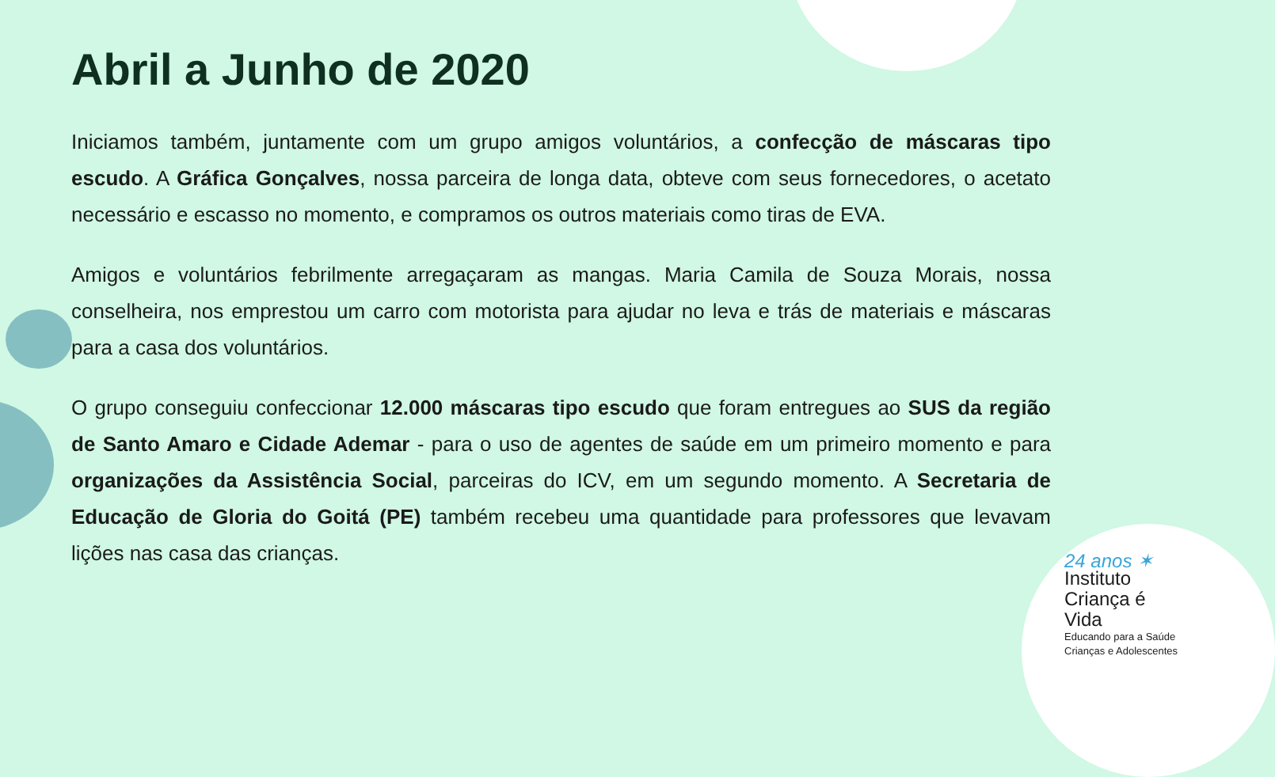Abril a Junho de 2020
Iniciamos também, juntamente com um grupo amigos voluntários, a confecção de máscaras tipo escudo. A Gráfica Gonçalves, nossa parceira de longa data, obteve com seus fornecedores, o acetato necessário e escasso no momento, e compramos os outros materiais como tiras de EVA.
Amigos e voluntários febrilmente arregaçaram as mangas. Maria Camila de Souza Morais, nossa conselheira, nos emprestou um carro com motorista para ajudar no leva e trás de materiais e máscaras para a casa dos voluntários.
O grupo conseguiu confeccionar 12.000 máscaras tipo escudo que foram entregues ao SUS da região de Santo Amaro e Cidade Ademar - para o uso de agentes de saúde em um primeiro momento e para organizações da Assistência Social, parceiras do ICV, em um segundo momento. A Secretaria de Educação de Gloria do Goitá (PE) também recebeu uma quantidade para professores que levavam lições nas casa das crianças.
24 anos ✶
Instituto
Criança é Vida
Educando para a Saúde
Crianças e Adolescentes